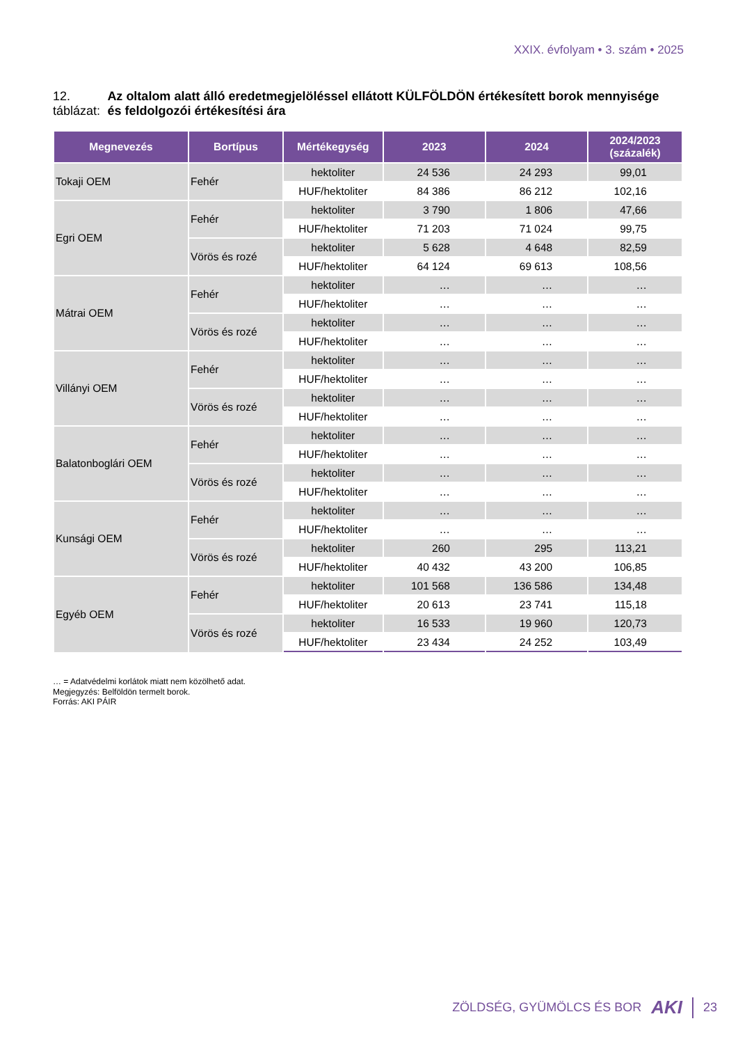XXIX. évfolyam • 3. szám • 2025
12. táblázat: Az oltalom alatt álló eredetmegjelöléssel ellátott KÜLFÖLDÖN értékesített borok mennyisége és feldolgozói értékesítési ára
| Megnevezés | Bortípus | Mértékegység | 2023 | 2024 | 2024/2023 (százalék) |
| --- | --- | --- | --- | --- | --- |
| Tokaji OEM | Fehér | hektoliter | 24 536 | 24 293 | 99,01 |
| | | HUF/hektoliter | 84 386 | 86 212 | 102,16 |
| Egri OEM | Fehér | hektoliter | 3 790 | 1 806 | 47,66 |
| | | HUF/hektoliter | 71 203 | 71 024 | 99,75 |
| | Vörös és rozé | hektoliter | 5 628 | 4 648 | 82,59 |
| | | HUF/hektoliter | 64 124 | 69 613 | 108,56 |
| Mátrai OEM | Fehér | hektoliter | … | … | … |
| | | HUF/hektoliter | … | … | … |
| | Vörös és rozé | hektoliter | … | … | … |
| | | HUF/hektoliter | … | … | … |
| Villányi OEM | Fehér | hektoliter | … | … | … |
| | | HUF/hektoliter | … | … | … |
| | Vörös és rozé | hektoliter | … | … | … |
| | | HUF/hektoliter | … | … | … |
| Balatonboglári OEM | Fehér | hektoliter | … | … | … |
| | | HUF/hektoliter | … | … | … |
| | Vörös és rozé | hektoliter | … | … | … |
| | | HUF/hektoliter | … | … | … |
| Kunsági OEM | Fehér | hektoliter | … | … | … |
| | | HUF/hektoliter | … | … | … |
| | Vörös és rozé | hektoliter | 260 | 295 | 113,21 |
| | | HUF/hektoliter | 40 432 | 43 200 | 106,85 |
| Egyéb OEM | Fehér | hektoliter | 101 568 | 136 586 | 134,48 |
| | | HUF/hektoliter | 20 613 | 23 741 | 115,18 |
| | Vörös és rozé | hektoliter | 16 533 | 19 960 | 120,73 |
| | | HUF/hektoliter | 23 434 | 24 252 | 103,49 |
… = Adatvédelmi korlátok miatt nem közölhető adat.
Megjegyzés: Belföldön termelt borok.
Forrás: AKI PÁIR
ZÖLDSÉG, GYÜMÖLCS ÉS BOR AKI 23